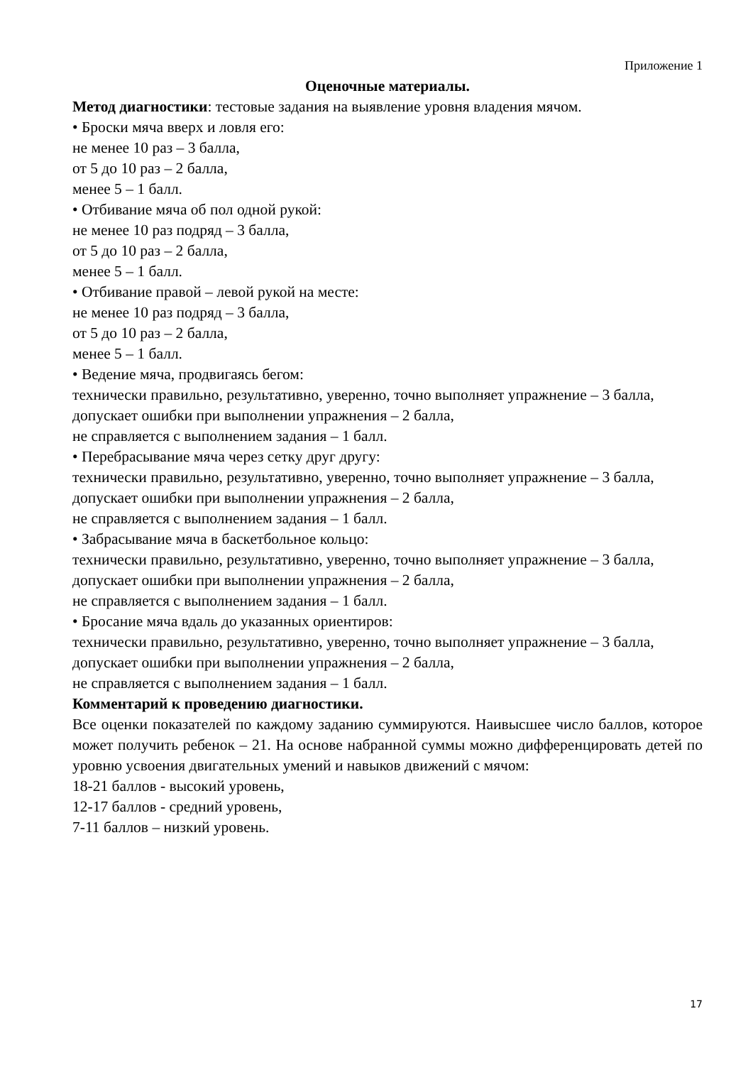Приложение 1
Оценочные материалы.
Метод диагностики: тестовые задания на выявление уровня владения мячом.
• Броски мяча вверх и ловля его:
не менее 10 раз – 3 балла,
от 5 до 10 раз – 2 балла,
менее 5 – 1 балл.
• Отбивание мяча об пол одной рукой:
не менее 10 раз подряд – 3 балла,
от 5 до 10 раз – 2 балла,
менее 5 – 1 балл.
• Отбивание правой – левой рукой на месте:
не менее 10 раз подряд – 3 балла,
от 5 до 10 раз – 2 балла,
менее 5 – 1 балл.
• Ведение мяча, продвигаясь бегом:
технически правильно, результативно, уверенно, точно выполняет упражнение – 3 балла,
допускает ошибки при выполнении упражнения – 2 балла,
не справляется с выполнением задания – 1 балл.
• Перебрасывание мяча через сетку друг другу:
технически правильно, результативно, уверенно, точно выполняет упражнение – 3 балла,
допускает ошибки при выполнении упражнения – 2 балла,
не справляется с выполнением задания – 1 балл.
• Забрасывание мяча в баскетбольное кольцо:
технически правильно, результативно, уверенно, точно выполняет упражнение – 3 балла,
допускает ошибки при выполнении упражнения – 2 балла,
не справляется с выполнением задания – 1 балл.
• Бросание мяча вдаль до указанных ориентиров:
технически правильно, результативно, уверенно, точно выполняет упражнение – 3 балла,
допускает ошибки при выполнении упражнения – 2 балла,
не справляется с выполнением задания – 1 балл.
Комментарий к проведению диагностики.
Все оценки показателей по каждому заданию суммируются. Наивысшее число баллов, которое может получить ребенок – 21. На основе набранной суммы можно дифференцировать детей по уровню усвоения двигательных умений и навыков движений с мячом:
18-21 баллов - высокий уровень,
12-17 баллов - средний уровень,
7-11 баллов – низкий уровень.
17